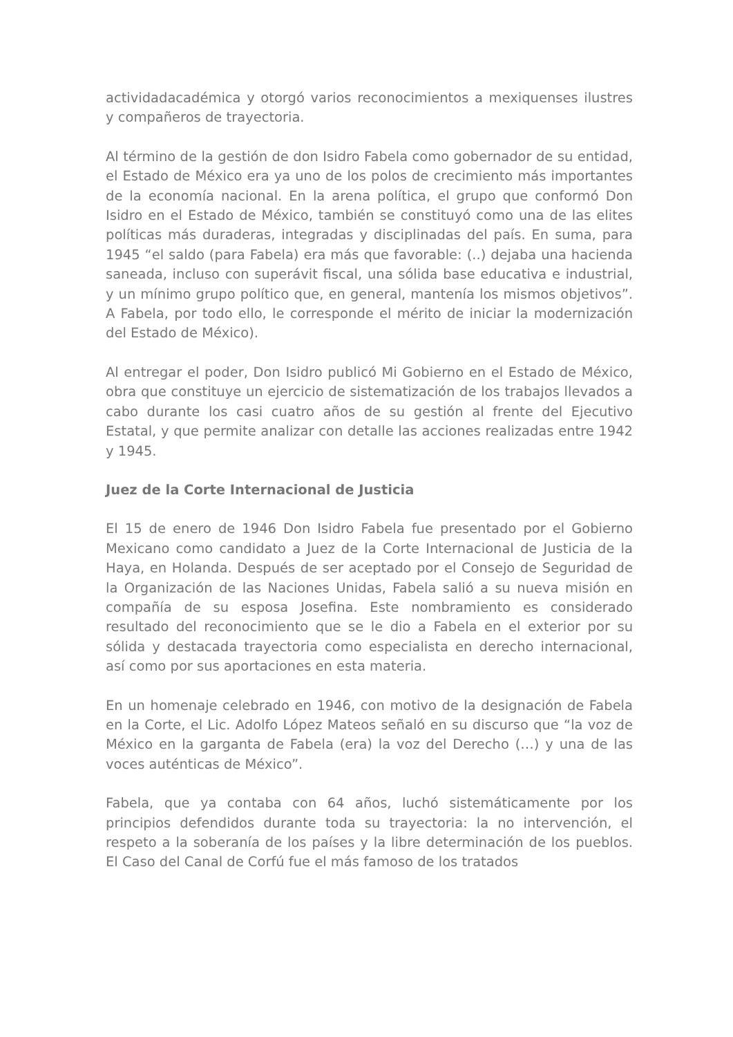actividadacadémica y otorgó varios reconocimientos a mexiquenses ilustres y compañeros de trayectoria.
Al término de la gestión de don Isidro Fabela como gobernador de su entidad, el Estado de México era ya uno de los polos de crecimiento más importantes de la economía nacional. En la arena política, el grupo que conformó Don Isidro en el Estado de México, también se constituyó como una de las elites políticas más duraderas, integradas y disciplinadas del país. En suma, para 1945 “el saldo (para Fabela) era más que favorable: (..) dejaba una hacienda saneada, incluso con superávit fiscal, una sólida base educativa e industrial, y un mínimo grupo político que, en general, mantenía los mismos objetivos”. A Fabela, por todo ello, le corresponde el mérito de iniciar la modernización del Estado de México).
Al entregar el poder, Don Isidro publicó Mi Gobierno en el Estado de México, obra que constituye un ejercicio de sistematización de los trabajos llevados a cabo durante los casi cuatro años de su gestión al frente del Ejecutivo Estatal, y que permite analizar con detalle las acciones realizadas entre 1942 y 1945.
Juez de la Corte Internacional de Justicia
El 15 de enero de 1946 Don Isidro Fabela fue presentado por el Gobierno Mexicano como candidato a Juez de la Corte Internacional de Justicia de la Haya, en Holanda. Después de ser aceptado por el Consejo de Seguridad de la Organización de las Naciones Unidas, Fabela salió a su nueva misión en compañía de su esposa Josefina. Este nombramiento es considerado resultado del reconocimiento que se le dio a Fabela en el exterior por su sólida y destacada trayectoria como especialista en derecho internacional, así como por sus aportaciones en esta materia.
En un homenaje celebrado en 1946, con motivo de la designación de Fabela en la Corte, el Lic. Adolfo López Mateos señaló en su discurso que “la voz de México en la garganta de Fabela (era) la voz del Derecho (…) y una de las voces auténticas de México”.
Fabela, que ya contaba con 64 años, luchó sistemáticamente por los principios defendidos durante toda su trayectoria: la no intervención, el respeto a la soberanía de los países y la libre determinación de los pueblos. El Caso del Canal de Corfú fue el más famoso de los tratados